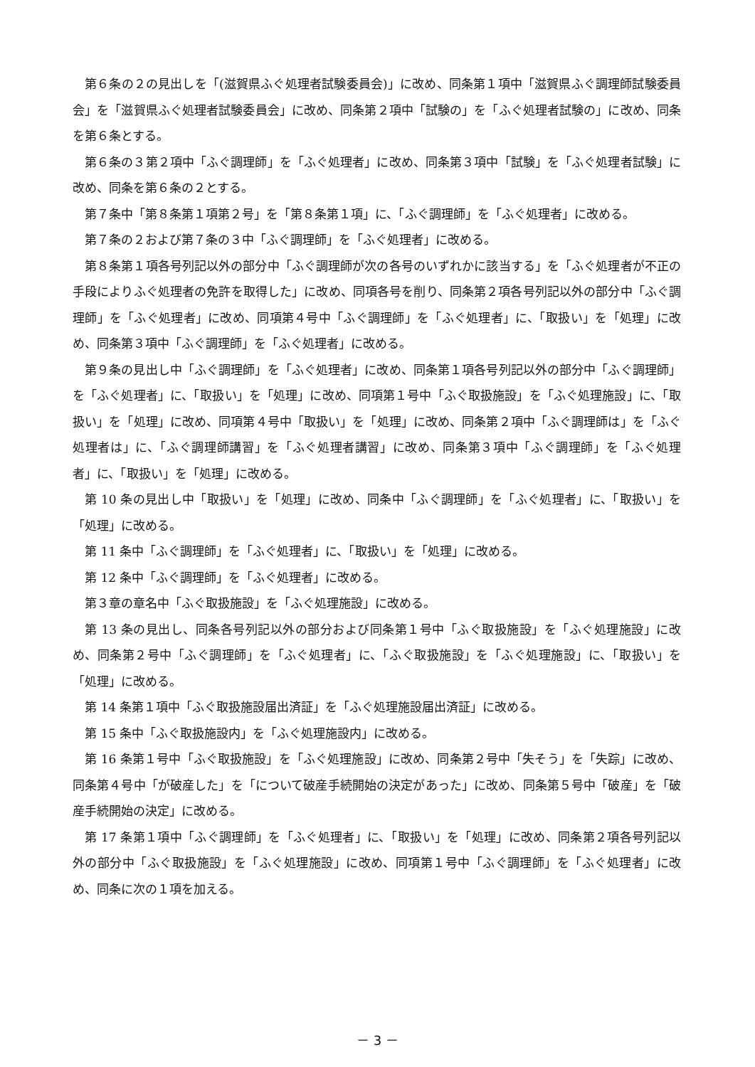第６条の２の見出しを「(滋賀県ふぐ処理者試験委員会)」に改め、同条第１項中「滋賀県ふぐ調理師試験委員会」を「滋賀県ふぐ処理者試験委員会」に改め、同条第２項中「試験の」を「ふぐ処理者試験の」に改め、同条を第６条とする。
第６条の３第２項中「ふぐ調理師」を「ふぐ処理者」に改め、同条第３項中「試験」を「ふぐ処理者試験」に改め、同条を第６条の２とする。
第７条中「第８条第１項第２号」を「第８条第１項」に、「ふぐ調理師」を「ふぐ処理者」に改める。
第７条の２および第７条の３中「ふぐ調理師」を「ふぐ処理者」に改める。
第８条第１項各号列記以外の部分中「ふぐ調理師が次の各号のいずれかに該当する」を「ふぐ処理者が不正の手段によりふぐ処理者の免許を取得した」に改め、同項各号を削り、同条第２項各号列記以外の部分中「ふぐ調理師」を「ふぐ処理者」に改め、同項第４号中「ふぐ調理師」を「ふぐ処理者」に、「取扱い」を「処理」に改め、同条第３項中「ふぐ調理師」を「ふぐ処理者」に改める。
第９条の見出し中「ふぐ調理師」を「ふぐ処理者」に改め、同条第１項各号列記以外の部分中「ふぐ調理師」を「ふぐ処理者」に、「取扱い」を「処理」に改め、同項第１号中「ふぐ取扱施設」を「ふぐ処理施設」に、「取扱い」を「処理」に改め、同項第４号中「取扱い」を「処理」に改め、同条第２項中「ふぐ調理師は」を「ふぐ処理者は」に、「ふぐ調理師講習」を「ふぐ処理者講習」に改め、同条第３項中「ふぐ調理師」を「ふぐ処理者」に、「取扱い」を「処理」に改める。
第 10 条の見出し中「取扱い」を「処理」に改め、同条中「ふぐ調理師」を「ふぐ処理者」に、「取扱い」を「処理」に改める。
第 11 条中「ふぐ調理師」を「ふぐ処理者」に、「取扱い」を「処理」に改める。
第 12 条中「ふぐ調理師」を「ふぐ処理者」に改める。
第３章の章名中「ふぐ取扱施設」を「ふぐ処理施設」に改める。
第 13 条の見出し、同条各号列記以外の部分および同条第１号中「ふぐ取扱施設」を「ふぐ処理施設」に改め、同条第２号中「ふぐ調理師」を「ふぐ処理者」に、「ふぐ取扱施設」を「ふぐ処理施設」に、「取扱い」を「処理」に改める。
第 14 条第１項中「ふぐ取扱施設届出済証」を「ふぐ処理施設届出済証」に改める。
第 15 条中「ふぐ取扱施設内」を「ふぐ処理施設内」に改める。
第 16 条第１号中「ふぐ取扱施設」を「ふぐ処理施設」に改め、同条第２号中「失そう」を「失踪」に改め、同条第４号中「が破産した」を「について破産手続開始の決定があった」に改め、同条第５号中「破産」を「破産手続開始の決定」に改める。
第 17 条第１項中「ふぐ調理師」を「ふぐ処理者」に、「取扱い」を「処理」に改め、同条第２項各号列記以外の部分中「ふぐ取扱施設」を「ふぐ処理施設」に改め、同項第１号中「ふぐ調理師」を「ふぐ処理者」に改め、同条に次の１項を加える。
－ 3 －